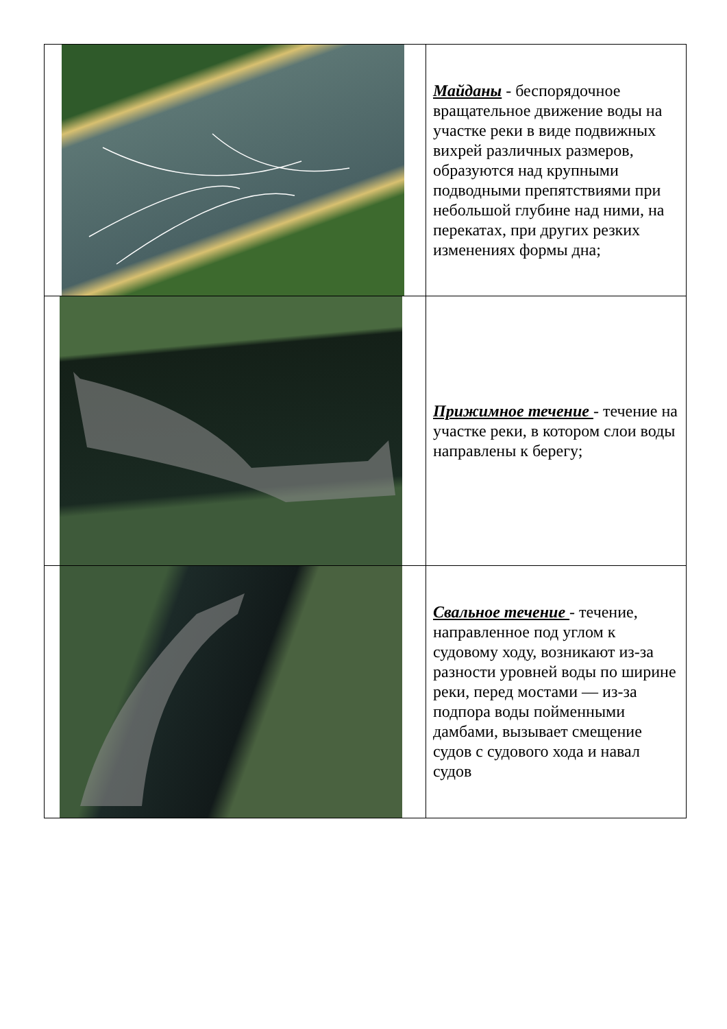| | Майданы - беспорядочное вращательное движение воды на участке реки в виде подвижных вихрей различных размеров, образуются над крупными подводными препятствиями при небольшой глубине над ними, на перекатах, при других резких изменениях формы дна; |
| | Прижимное течение - течение на участке реки, в котором слои воды направлены к берегу; |
| | Свальное течение - течение, направленное под углом к судовому ходу, возникают из-за разности уровней воды по ширине реки, перед мостами — из-за подпора воды пойменными дамбами, вызывает смещение судов с судового хода и навал судов |